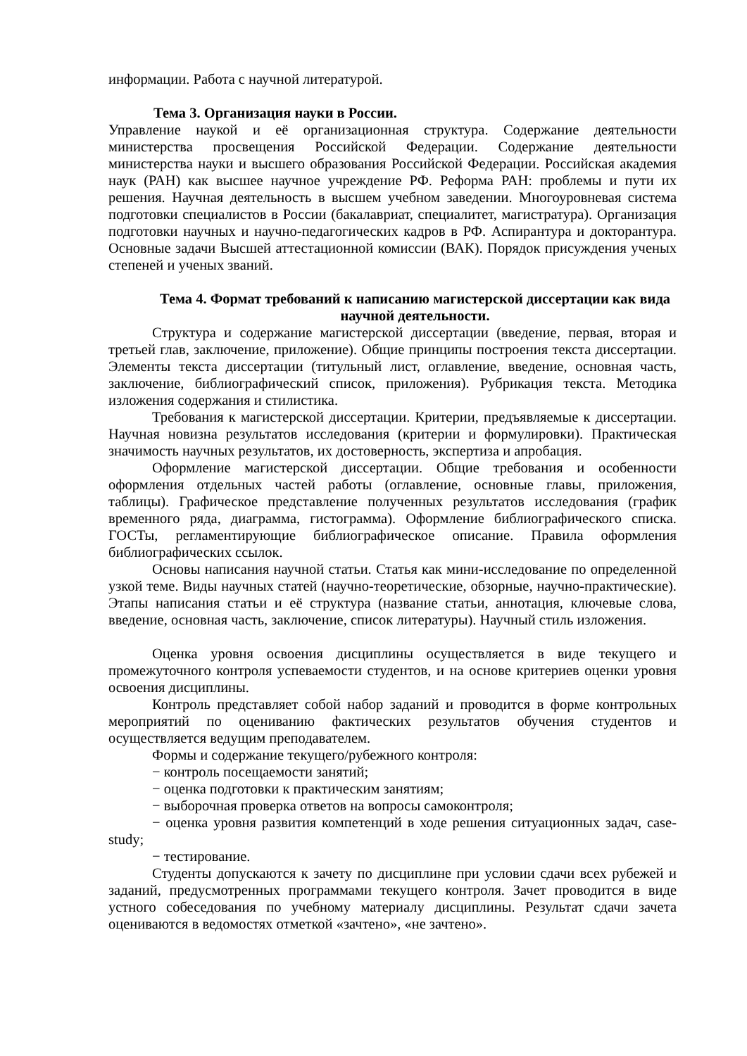информации. Работа с научной литературой.
Тема 3. Организация науки в России.
Управление наукой и её организационная структура. Содержание деятельности министерства просвещения Российской Федерации. Содержание деятельности министерства науки и высшего образования Российской Федерации. Российская академия наук (РАН) как высшее научное учреждение РФ. Реформа РАН: проблемы и пути их решения. Научная деятельность в высшем учебном заведении. Многоуровневая система подготовки специалистов в России (бакалавриат, специалитет, магистратура). Организация подготовки научных и научно-педагогических кадров в РФ. Аспирантура и докторантура. Основные задачи Высшей аттестационной комиссии (ВАК). Порядок присуждения ученых степеней и ученых званий.
Тема 4. Формат требований к написанию магистерской диссертации как вида научной деятельности.
Структура и содержание магистерской диссертации (введение, первая, вторая и третьей глав, заключение, приложение). Общие принципы построения текста диссертации. Элементы текста диссертации (титульный лист, оглавление, введение, основная часть, заключение, библиографический список, приложения). Рубрикация текста. Методика изложения содержания и стилистика.
Требования к магистерской диссертации. Критерии, предъявляемые к диссертации. Научная новизна результатов исследования (критерии и формулировки). Практическая значимость научных результатов, их достоверность, экспертиза и апробация.
Оформление магистерской диссертации. Общие требования и особенности оформления отдельных частей работы (оглавление, основные главы, приложения, таблицы). Графическое представление полученных результатов исследования (график временного ряда, диаграмма, гистограмма). Оформление библиографического списка. ГОСТы, регламентирующие библиографическое описание. Правила оформления библиографических ссылок.
Основы написания научной статьи. Статья как мини-исследование по определенной узкой теме. Виды научных статей (научно-теоретические, обзорные, научно-практические). Этапы написания статьи и её структура (название статьи, аннотация, ключевые слова, введение, основная часть, заключение, список литературы). Научный стиль изложения.
Оценка уровня освоения дисциплины осуществляется в виде текущего и промежуточного контроля успеваемости студентов, и на основе критериев оценки уровня освоения дисциплины.
Контроль представляет собой набор заданий и проводится в форме контрольных мероприятий по оцениванию фактических результатов обучения студентов и осуществляется ведущим преподавателем.
Формы и содержание текущего/рубежного контроля:
− контроль посещаемости занятий;
− оценка подготовки к практическим занятиям;
− выборочная проверка ответов на вопросы самоконтроля;
− оценка уровня развития компетенций в ходе решения ситуационных задач, case-study;
− тестирование.
Студенты допускаются к зачету по дисциплине при условии сдачи всех рубежей и заданий, предусмотренных программами текущего контроля. Зачет проводится в виде устного собеседования по учебному материалу дисциплины. Результат сдачи зачета оцениваются в ведомостях отметкой «зачтено», «не зачтено».